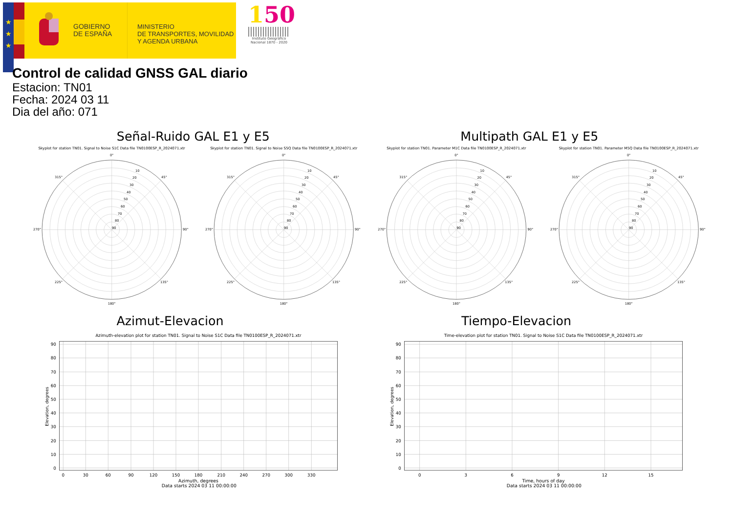★
★
★
GOBIERNO
DE ESPAÑA
MINISTERIO
DE TRANSPORTES, MOVILIDAD
Y AGENDA URBANA
150
Instituto Geográfico
Nacional 1870 - 2020
Control de calidad GNSS GAL diario
Estacion: TN01
Fecha: 2024 03 11
Dia del año: 071
Señal-Ruido GAL E1 y E5
Multipath GAL E1 y E5
Skyplot for station TN01. Signal to Noise S1C Data file TN0100ESP_R_2024071.xtr
Skyplot for station TN01. Signal to Noise S5Q Data file TN0100ESP_R_2024071.xtr
Skyplot for station TN01. Parameter M1C Data file TN0100ESP_R_2024071.xtr
Skyplot for station TN01. Parameter M5Q Data file TN0100ESP_R_2024071.xtr
0°
45°
90°
135°
180°
225°
270°
315°
10
20
30
40
50
60
70
80
90
0°
45°
90°
135°
180°
225°
270°
315°
10
20
30
40
50
60
70
80
90
0°
45°
90°
135°
180°
225°
270°
315°
10
20
30
40
50
60
70
80
90
0°
45°
90°
135°
180°
225°
270°
315°
10
20
30
40
50
60
70
80
90
Azimut-Elevacion
Tiempo-Elevacion
Azimuth-elevation plot for station TN01. Signal to Noise S1C Data file TN0100ESP_R_2024071.xtr
Time-elevation plot for station TN01. Signal to Noise S1C Data file TN0100ESP_R_2024071.xtr
90
80
70
60
50
40
30
20
10
0
90
80
70
60
50
40
30
20
10
0
0
30
60
90
120
150
180
210
240
270
300
330
Azimuth, degrees
Data starts 2024 03 11 00:00:00
0
3
6
9
12
15
Time, hours of day
Data starts 2024 03 11 00:00:00
Elevation, degrees
Elevation, degrees